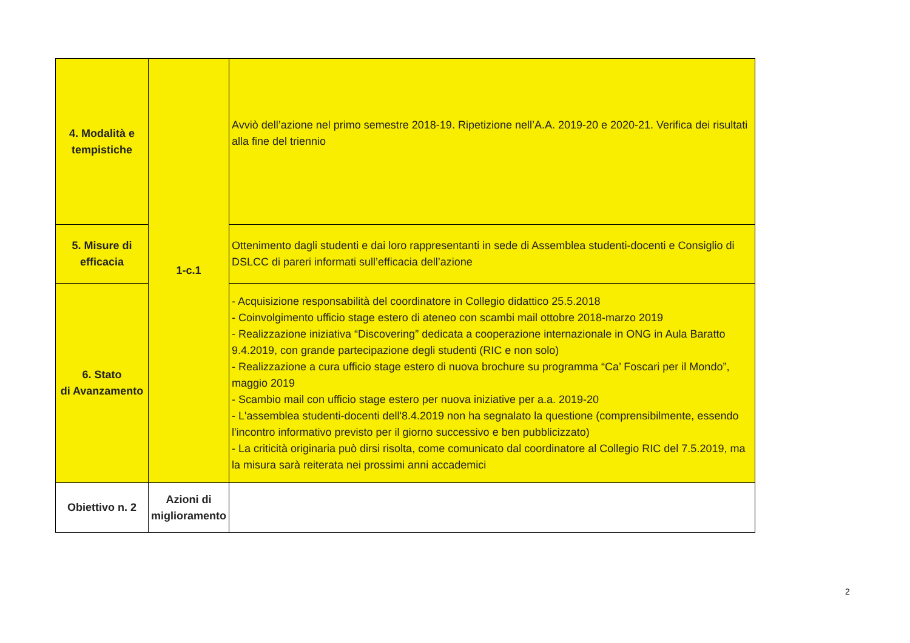| 4. Modalità e tempistiche | 1-c.1 | Avviò dell’azione nel primo semestre 2018-19. Ripetizione nell’A.A. 2019-20 e 2020-21. Verifica dei risultati alla fine del triennio |
| 5. Misure di efficacia | | Ottenimento dagli studenti e dai loro rappresentanti in sede di Assemblea studenti-docenti e Consiglio di DSLCC di pareri informati sull’efficacia dell’azione |
| 6. Stato di Avanzamento | | - Acquisizione responsabilità del coordinatore in Collegio didattico 25.5.2018 - Coinvolgimento ufficio stage estero di ateneo con scambi mail ottobre 2018-marzo 2019 - Realizzazione iniziativa “Discovering” dedicata a cooperazione internazionale in ONG in Aula Baratto 9.4.2019, con grande partecipazione degli studenti (RIC e non solo) - Realizzazione a cura ufficio stage estero di nuova brochure su programma “Ca’ Foscari per il Mondo”, maggio 2019 - Scambio mail con ufficio stage estero per nuova iniziative per a.a. 2019-20 - L'assemblea studenti-docenti dell'8.4.2019 non ha segnalato la questione (comprensibilmente, essendo l'incontro informativo previsto per il giorno successivo e ben pubblicizzato) - La criticità originaria può dirsi risolta, come comunicato dal coordinatore al Collegio RIC del 7.5.2019, ma la misura sarà reiterata nei prossimi anni accademici |
| Obiettivo n. 2 | Azioni di miglioramento | |
2